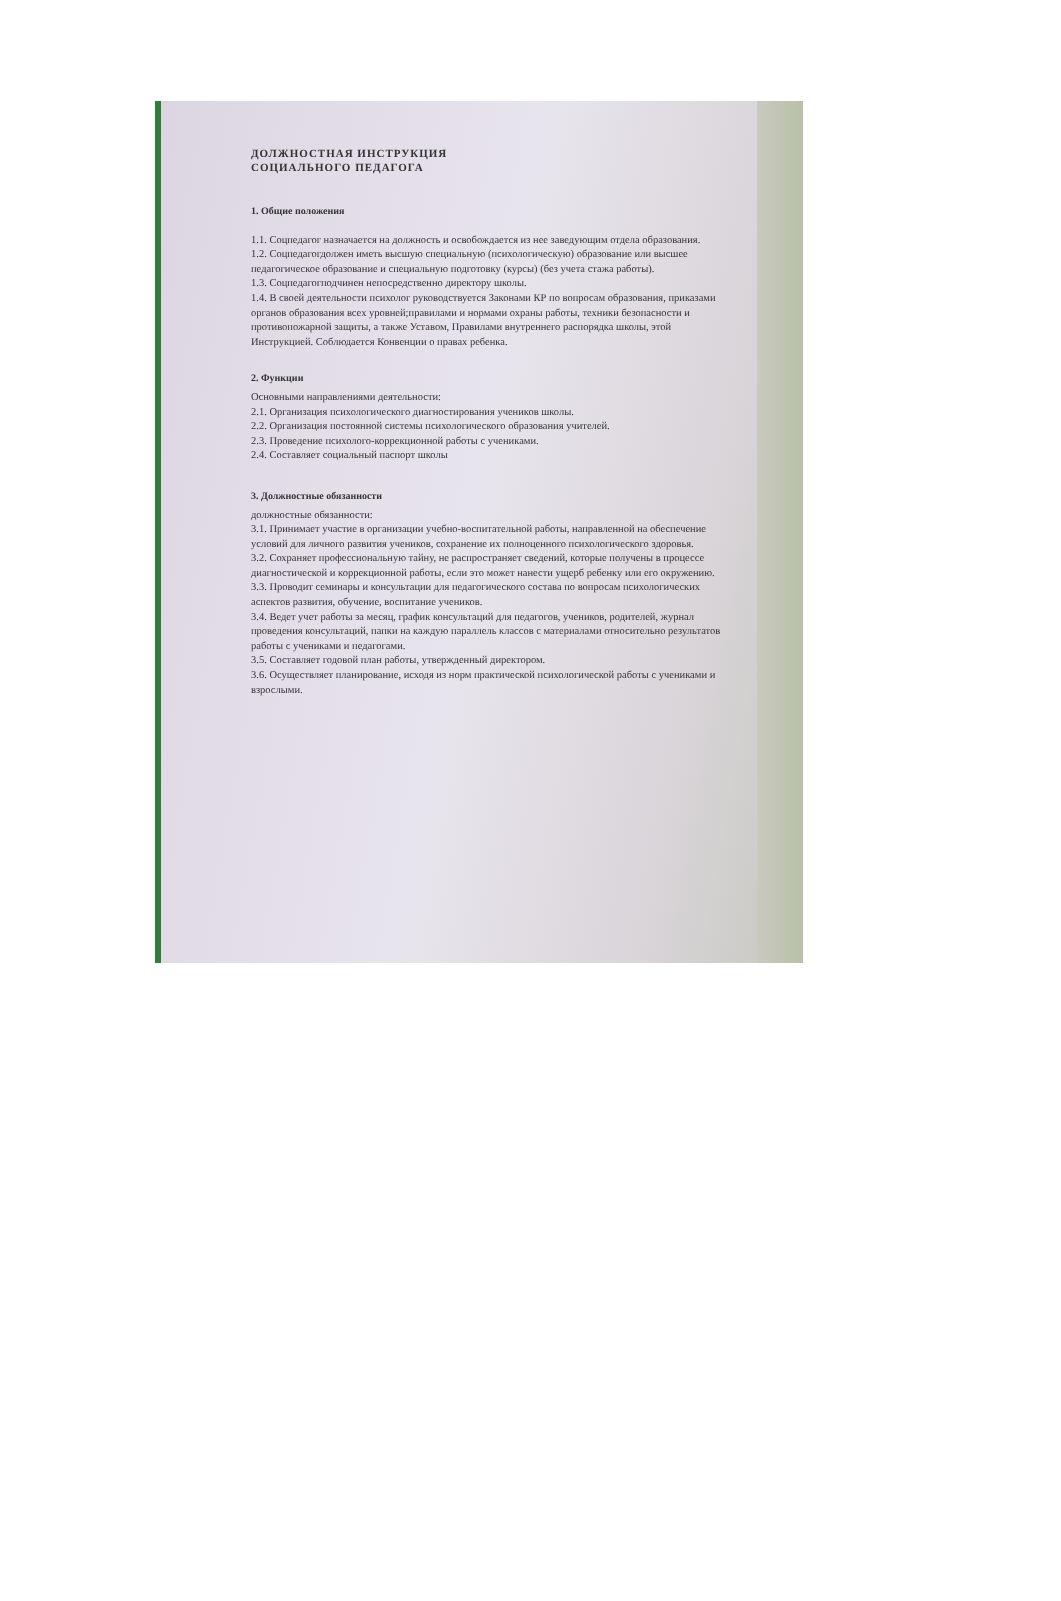ДОЛЖНОСТНАЯ ИНСТРУКЦИЯ
СОЦИАЛЬНОГО ПЕДАГОГА
1. Общие положения
1.1. Соцпедагог назначается на должность и освобождается из нее заведующим отдела образования.
1.2. Соцпедагогдолжен иметь высшую специальную (психологическую) образование или высшее педагогическое образование и специальную подготовку (курсы) (без учета стажа работы).
1.3. Соцпедагогподчинен непосредственно директору школы.
1.4. В своей деятельности психолог руководствуется Законами КР по вопросам образования, приказами органов образования всех уровней;правилами и нормами охраны работы, техники безопасности и противопожарной защиты, а также Уставом, Правилами внутреннего распорядка школы, этой Инструкцией. Соблюдается Конвенции о правах ребенка.
2. Функции
Основными направлениями деятельности:
2.1. Организация психологического диагностирования учеников школы.
2.2. Организация постоянной системы психологического образования учителей.
2.3. Проведение психолого-коррекционной работы с учениками.
2.4. Составляет социальный паспорт школы
3. Должностные обязанности
должностные обязанности:
3.1. Принимает участие в организации учебно-воспитательной работы, направленной на обеспечение условий для личного развития учеников, сохранение их полноценного психологического здоровья.
3.2. Сохраняет профессиональную тайну, не распространяет сведений, которые получены в процессе диагностической и коррекционной работы, если это может нанести ущерб ребенку или его окружению.
3.3. Проводит семинары и консультации для педагогического состава по вопросам психологических аспектов развития, обучение, воспитание учеников.
3.4. Ведет учет работы за месяц, график консультаций для педагогов, учеников, родителей, журнал проведения консультаций, папки на каждую параллель классов с материалами относительно результатов работы с учениками и педагогами.
3.5. Составляет годовой план работы, утвержденный директором.
3.6. Осуществляет планирование, исходя из норм практической психологической работы с учениками и взрослыми.